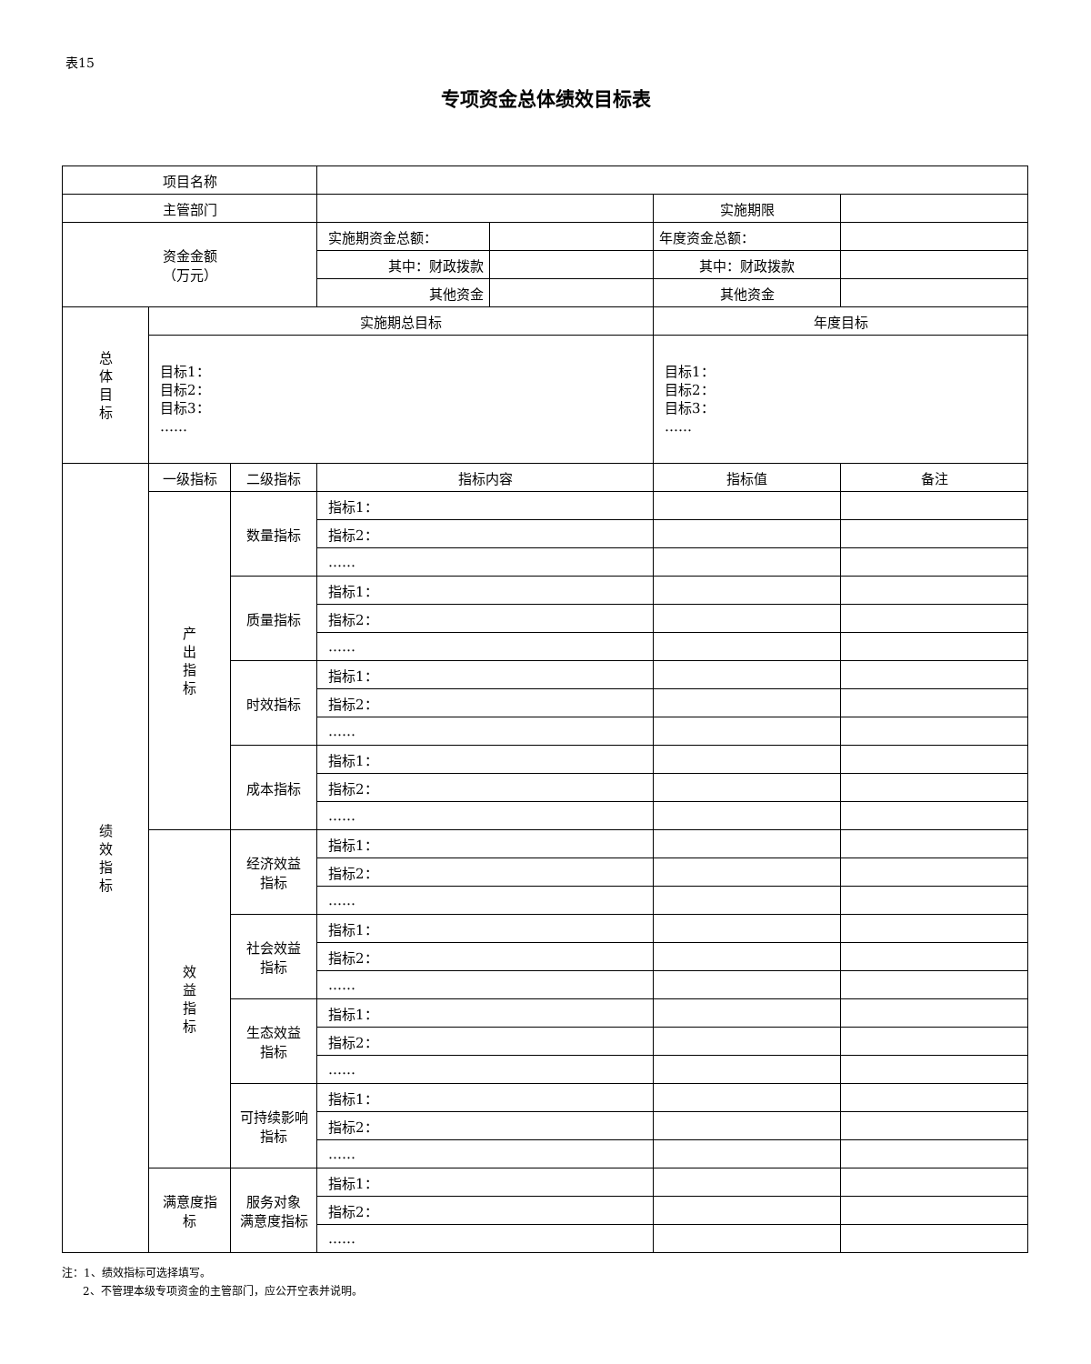表15
专项资金总体绩效目标表
| 项目名称 | | | | | | |
| 主管部门 | | | | | 实施期限 | |
| 资金金额 （万元） | | | 实施期资金总额： | | 年度资金总额： | |
| | | | 其中：财政拨款 | | 其中：财政拨款 | |
| | | | 其他资金 | | 其他资金 | |
| 总 体 目 标 | 实施期总目标 | | | | 年度目标 | |
| | 目标1： 目标2： 目标3： …… | | | | 目标1： 目标2： 目标3： …… | |
| 绩 效 指 标 | 一级指标 | 二级指标 | 指标内容 | | 指标值 | 备注 |
| | 产 出 指 标 | 数量指标 | 指标1： | | | |
| | | | 指标2： | | | |
| | | | …… | | | |
| | | 质量指标 | 指标1： | | | |
| | | | 指标2： | | | |
| | | | …… | | | |
| | | 时效指标 | 指标1： | | | |
| | | | 指标2： | | | |
| | | | …… | | | |
| | | 成本指标 | 指标1： | | | |
| | | | 指标2： | | | |
| | | | …… | | | |
| | 效 益 指 标 | 经济效益 指标 | 指标1： | | | |
| | | | 指标2： | | | |
| | | | …… | | | |
| | | 社会效益 指标 | 指标1： | | | |
| | | | 指标2： | | | |
| | | | …… | | | |
| | | 生态效益 指标 | 指标1： | | | |
| | | | 指标2： | | | |
| | | | …… | | | |
| | | 可持续影响 指标 | 指标1： | | | |
| | | | 指标2： | | | |
| | | | …… | | | |
| | 满意度指 标 | 服务对象 满意度指标 | 指标1： | | | |
| | | | 指标2： | | | |
| | | | …… | | | |
注：1、绩效指标可选择填写。
2、不管理本级专项资金的主管部门，应公开空表并说明。